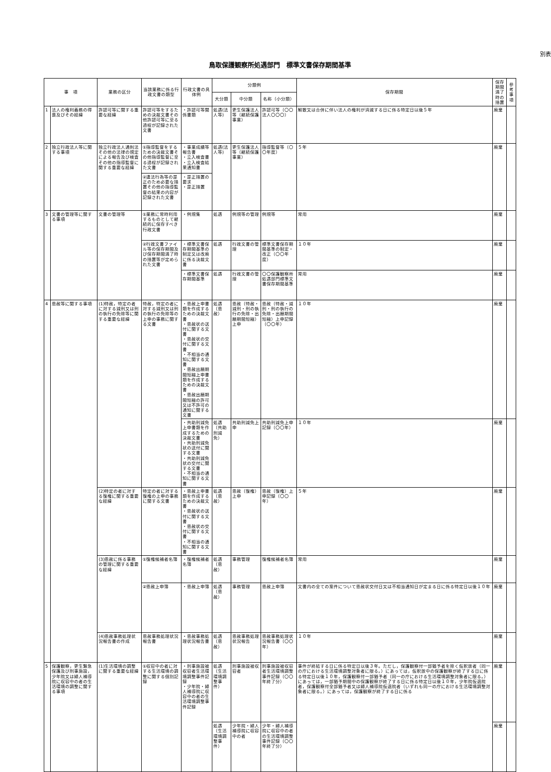別表
鳥取保護観察所処遇部門　標準文書保存期間基準
| 事 項 | | 業務の区分 | 当該業務に係る行政文書の類型 | 行政文書の具体例 | 分類例 | | | 保存期間 | 保存期間満了時の措置 | 参考事項 |
| --- | --- | --- | --- | --- | --- | --- | --- | --- | --- | --- |
| | | | | | 大分類 | 中分類 | 名称（小分類） | | | |
| 1 | 法人の権利義務の得喪及びその経緯 | 許認可等に関する重要な経緯 | 許認可等をするための決裁文書その他許認可等に至る過程が記録された文書 | ・許認可等関係書類 | 処遇(法人等) | 更生保護法人等（継続保護事業） | 許認可等（〇〇法人〇〇〇） | 解散又は合併に伴い法人の権利が消滅する日に係る特定日以後５年 | 廃棄 | |
| 2 | 独立行政法人等に関する事項 | 独立行政法人通則法その他の法律の規定による報告及び検査その他の指導監督に関する重要な経緯 | ①指導監督をするための決裁文書その他指導監督に至る過程が記録された文書 | ・事業成績等報告書 ・立入検査書 ・立入検査結果通知書 | 処遇(法人等) | 更生保護法人等（継続保護事業） | 指導監督等（〇〇年度） | ５年 | 廃棄 | |
| | | | ②違法行為等の是正のため必要な措置その他の指導監督の結果の内容が記録された文書 | ・是正措置の要求 ・是正措置 | | | | | | |
| 3 | 文書の管理等に関する事項 | 文書の管理等 | ①業務に常時利用するものとして継続的に保存すべき行政文書 | ・例規集 | 処遇 | 例規等の管理 | 例規等 | 常用 | 廃棄 | |
| | | | ②行政文書ファイル等の保存期間及び保存期間満了時の措置等が定められた文書 | ・標準文書保存期間基準の制定又は改廃に係る決裁文書 | 処遇 | 行政文書の管理 | 標準文書保存期間基準の制定・改正（〇〇年度） | １０年 | 廃棄 | |
| | | | | ・標準文書保存期間基準 | 処遇 | 行政文書の管理 | 〇〇保護観察所処遇部門標準文書保存期間基準 | 常用 | 廃棄 | |
| 4 | 恩赦等に関する事項 | (1)特赦，特定の者に対する減刑又は刑の執行の免除等に関する重要な経緯 | 特赦，特定の者に対する減刑又は刑の執行の免除等の上申の事務に関する文書 | ・恩赦上申書類を作成するための決裁文書 ・恩赦状の送付に関する文書 ・恩赦状の交付に関する文書 ・不相当の通知に関する文書 ・恩赦出願期間短縮上申書類を作成するための決裁文書 ・恩赦出願期間短縮の許可又は不許可の通知に関する文書 | 処遇（恩赦） | 恩赦（特赦・減刑・刑の執行の免除・出願期間短縮）上申 | 恩赦（特赦・減刑・刑の執行の免除・出願期間短縮）上申記録（〇〇年） | １０年 | 廃棄 | |
| | | | | ・共助刑減免上申書類を作成するための決裁文書 ・共助刑減免状の送付に関する文書 ・共助刑減免状の交付に関する文書 ・不相当の通知に関する文書 | 処遇（共助刑減免） | 共助刑減免上申 | 共助刑減免上申記録（〇〇年） | １０年 | 廃棄 | |
| | | (2)特定の者に対する復権に関する重要な経緯 | 特定の者に対する復権の上申の事務に関する文書 | ・恩赦上申書類を作成するための決裁文書 ・恩赦状の送付に関する文書 ・恩赦状の交付に関する文書 ・不相当の通知に関する文書 | 処遇（恩赦） | 恩赦（復権）上申 | 恩赦（復権）上申記録（〇〇年） | ５年 | 廃棄 | |
| | | (3)恩赦に係る事務の管理に関する重要な経緯 | ①復権候補者名簿 | ・復権候補者名簿 | 処遇（恩赦） | 事務管理 | 復権候補者名簿 | 常用 | 廃棄 | |
| | | | ②恩赦上申簿 | ・恩赦上申簿 | 処遇（恩赦） | 事務管理 | 恩赦上申簿 | 文書内の全ての案件について恩赦状交付日又は不相当通知日が定まる日に係る特定日以後１０年 | 廃棄 | |
| | | (4)恩赦事務処理状況報告書の作成 | 恩赦事務処理状況報告書 | ・恩赦事務処理状況報告書 | 処遇（恩赦） | 恩赦事務処理状況報告 | 恩赦事務処理状況報告書（〇〇年） | １０年 | 廃棄 | |
| 5 | 保護観察，更生緊急保護及び刑事施設，少年院又は婦人補導院に収容中の者の生活環境の調整に関する事項 | (1)生活環境の調整に関する重要な経緯 | ①収容中の者に対する生活環境の調整に関する個別記録 | ・刑事施設被収容者生活環境調整事件記録 ・少年院・婦人補導院に収容中の者の生活環境調整事件記録 | 処遇（生活環境調整事件） | 刑事施設被収容者 | 刑事施設被収容者生活環境調整事件記録（〇〇年終了分） | 事件が終結する日に係る特定日以後３年。ただし，保護観察付一部猶予者を除く仮釈放者（同一の庁における生活環境調整対象者に限る。）にあっては，仮釈放中の保護観察が終了する日に係る特定日以後１０年，保護観察付一部猶予者（同一の庁における生活環境調整対象者に限る。）にあっては，一部猶予期間中の保護観察が終了する日に係る特定日以後１０年，少年院仮退院者，保護観察付全部猶予者又は婦人補導院仮退院者（いずれも同一の庁における生活環境調整対象者に限る。）にあっては，保護観察が終了する日に係る | 廃棄 | |
| | | | | | 処遇（生活環境調整事件） | 少年院・婦人補導院に収容中の者 | 少年・婦人補導院に収容中の者の生活環境調整事件記録（〇〇年終了分） | | 廃棄 | |